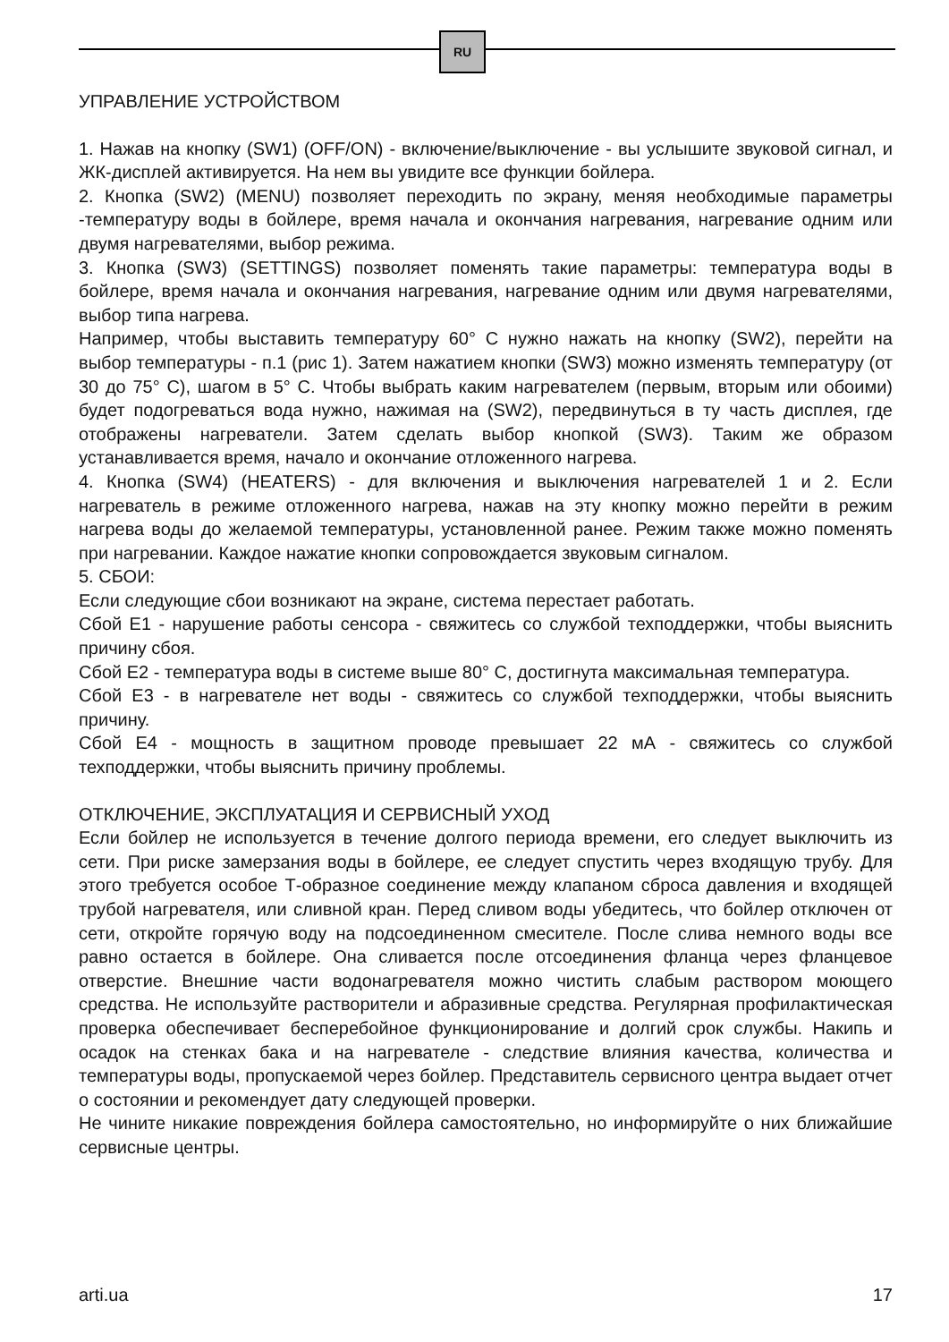RU
УПРАВЛЕНИЕ УСТРОЙСТВОМ
1. Нажав на кнопку (SW1) (OFF/ON) - включение/выключение - вы услышите звуковой сигнал, и ЖК-дисплей активируется. На нем вы увидите все функции бойлера.
2. Кнопка (SW2) (MENU) позволяет переходить по экрану, меняя необходимые параметры -температуру воды в бойлере, время начала и окончания нагревания, нагревание одним или двумя нагревателями, выбор режима.
3. Кнопка (SW3) (SETTINGS) позволяет поменять такие параметры: температура воды в бойлере, время начала и окончания нагревания, нагревание одним или двумя нагревателями, выбор типа нагрева.
Например, чтобы выставить температуру 60° С нужно нажать на кнопку (SW2), перейти на выбор температуры - п.1 (рис 1). Затем нажатием кнопки (SW3) можно изменять температуру (от 30 до 75° С), шагом в 5° С. Чтобы выбрать каким нагревателем (первым, вторым или обоими) будет подогреваться вода нужно, нажимая на (SW2), передвинуться в ту часть дисплея, где отображены нагреватели. Затем сделать выбор кнопкой (SW3). Таким же образом устанавливается время, начало и окончание отложенного нагрева.
4. Кнопка (SW4) (HEATERS) - для включения и выключения нагревателей 1 и 2. Если нагреватель в режиме отложенного нагрева, нажав на эту кнопку можно перейти в режим нагрева воды до желаемой температуры, установленной ранее. Режим также можно поменять при нагревании. Каждое нажатие кнопки сопровождается звуковым сигналом.
5. СБОИ:
Если следующие сбои возникают на экране, система перестает работать.
Сбой Е1 - нарушение работы сенсора - свяжитесь со службой техподдержки, чтобы выяснить причину сбоя.
Сбой Е2 - температура воды в системе выше 80° С, достигнута максимальная температура.
Сбой Е3 - в нагревателе нет воды - свяжитесь со службой техподдержки, чтобы выяснить причину.
Сбой Е4 - мощность в защитном проводе превышает 22 мА - свяжитесь со службой техподдержки, чтобы выяснить причину проблемы.
ОТКЛЮЧЕНИЕ, ЭКСПЛУАТАЦИЯ И СЕРВИСНЫЙ УХОД
Если бойлер не используется в течение долгого периода времени, его следует выключить из сети. При риске замерзания воды в бойлере, ее следует спустить через входящую трубу. Для этого требуется особое Т-образное соединение между клапаном сброса давления и входящей трубой нагревателя, или сливной кран. Перед сливом воды убедитесь, что бойлер отключен от сети, откройте горячую воду на подсоединенном смесителе. После слива немного воды все равно остается в бойлере. Она сливается после отсоединения фланца через фланцевое отверстие. Внешние части водонагревателя можно чистить слабым раствором моющего средства. Не используйте растворители и абразивные средства. Регулярная профилактическая проверка обеспечивает бесперебойное функционирование и долгий срок службы. Накипь и осадок на стенках бака и на нагревателе - следствие влияния качества, количества и температуры воды, пропускаемой через бойлер. Представитель сервисного центра выдает отчет о состоянии и рекомендует дату следующей проверки.
Не чините никакие повреждения бойлера самостоятельно, но информируйте о них ближайшие сервисные центры.
arti.ua 17